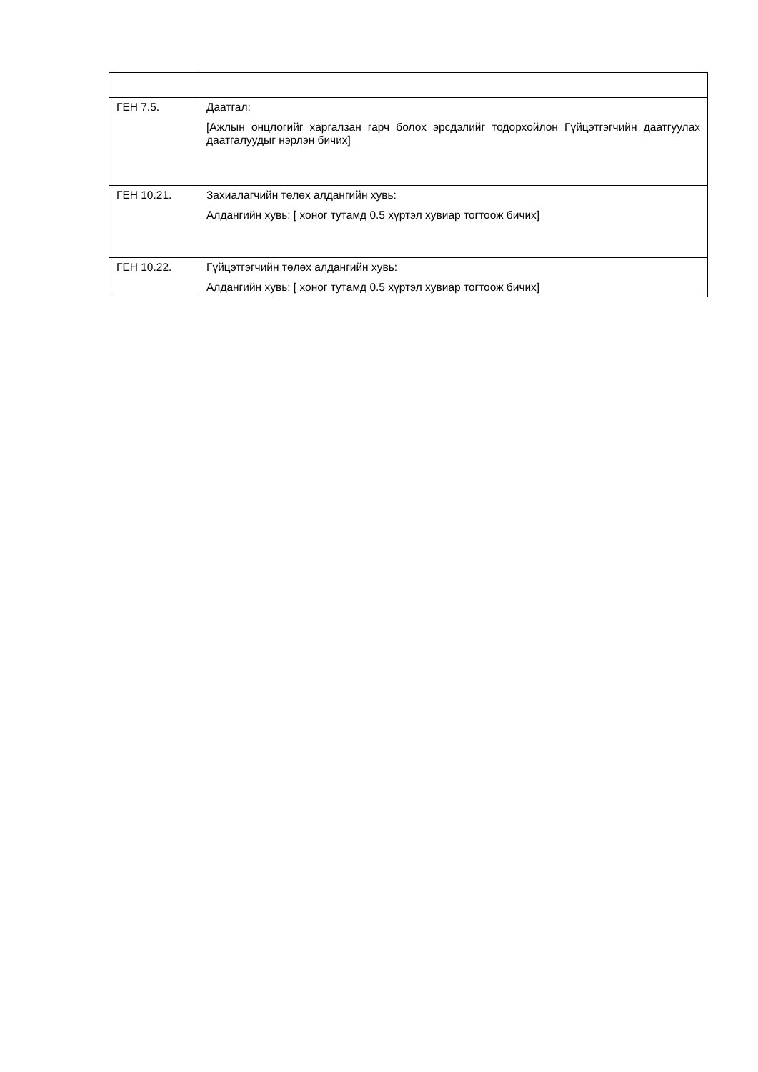| ГЕН 7.5. | Даатгал: [Ажлын онцлогийг харгалзан гарч болох эрсдэлийг тодорхойлон Гүйцэтгэгчийн даатгуулах даатгалуудыг нэрлэн бичих] |
| ГЕН 10.21. | Захиалагчийн төлөх алдангийн хувь: Алдангийн хувь: [ хоног тутамд 0.5 хүртэл хувиар тогтоож бичих] |
| ГЕН 10.22. | Гүйцэтгэгчийн төлөх алдангийн хувь: Алдангийн хувь: [ хоног тутамд 0.5 хүртэл хувиар тогтоож бичих] |